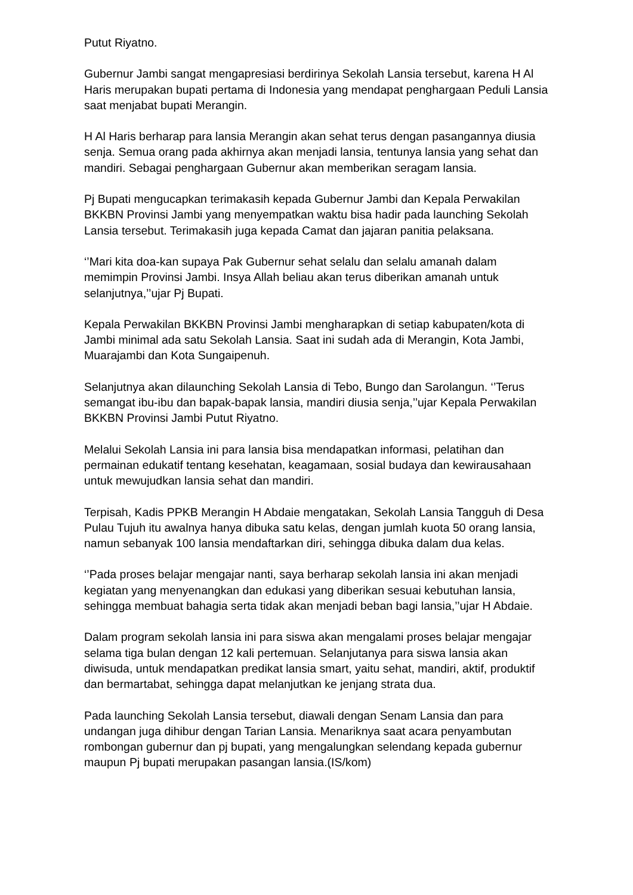Putut Riyatno.
Gubernur Jambi sangat mengapresiasi berdirinya Sekolah Lansia tersebut, karena H Al Haris merupakan bupati pertama di Indonesia yang mendapat penghargaan Peduli Lansia saat menjabat bupati Merangin.
H Al Haris berharap para lansia Merangin akan sehat terus dengan pasangannya diusia senja. Semua orang pada akhirnya akan menjadi lansia, tentunya lansia yang sehat dan mandiri. Sebagai penghargaan Gubernur akan memberikan seragam lansia.
Pj Bupati mengucapkan terimakasih kepada Gubernur Jambi dan Kepala Perwakilan BKKBN Provinsi Jambi yang menyempatkan waktu bisa hadir pada launching Sekolah Lansia tersebut. Terimakasih juga kepada Camat dan jajaran panitia pelaksana.
‘’Mari kita doa-kan supaya Pak Gubernur sehat selalu dan selalu amanah dalam memimpin Provinsi Jambi. Insya Allah beliau akan terus diberikan amanah untuk selanjutnya,’’ujar Pj Bupati.
Kepala Perwakilan BKKBN Provinsi Jambi mengharapkan di setiap kabupaten/kota di Jambi minimal ada satu Sekolah Lansia. Saat ini sudah ada di Merangin, Kota Jambi, Muarajambi dan Kota Sungaipenuh.
Selanjutnya akan dilaunching Sekolah Lansia di Tebo, Bungo dan Sarolangun. ‘’Terus semangat ibu-ibu dan bapak-bapak lansia, mandiri diusia senja,’’ujar Kepala Perwakilan BKKBN Provinsi Jambi Putut Riyatno.
Melalui Sekolah Lansia ini para lansia bisa mendapatkan informasi, pelatihan dan permainan edukatif tentang kesehatan, keagamaan, sosial budaya dan kewirausahaan untuk mewujudkan lansia sehat dan mandiri.
Terpisah, Kadis PPKB Merangin H Abdaie mengatakan, Sekolah Lansia Tangguh di Desa Pulau Tujuh itu awalnya hanya dibuka satu kelas, dengan jumlah kuota 50 orang lansia, namun sebanyak 100 lansia mendaftarkan diri, sehingga dibuka dalam dua kelas.
‘’Pada proses belajar mengajar nanti, saya berharap sekolah lansia ini akan menjadi kegiatan yang menyenangkan dan edukasi yang diberikan sesuai kebutuhan lansia, sehingga membuat bahagia serta tidak akan menjadi beban bagi lansia,’’ujar H Abdaie.
Dalam program sekolah lansia ini para siswa akan mengalami proses belajar mengajar selama tiga bulan dengan 12 kali pertemuan. Selanjutanya para siswa lansia akan diwisuda, untuk mendapatkan predikat lansia smart, yaitu sehat, mandiri, aktif, produktif dan bermartabat, sehingga dapat melanjutkan ke jenjang strata dua.
Pada launching Sekolah Lansia tersebut, diawali dengan Senam Lansia dan para undangan juga dihibur dengan Tarian Lansia. Menariknya saat acara penyambutan rombongan gubernur dan pj bupati, yang mengalungkan selendang kepada gubernur maupun Pj bupati merupakan pasangan lansia.(IS/kom)